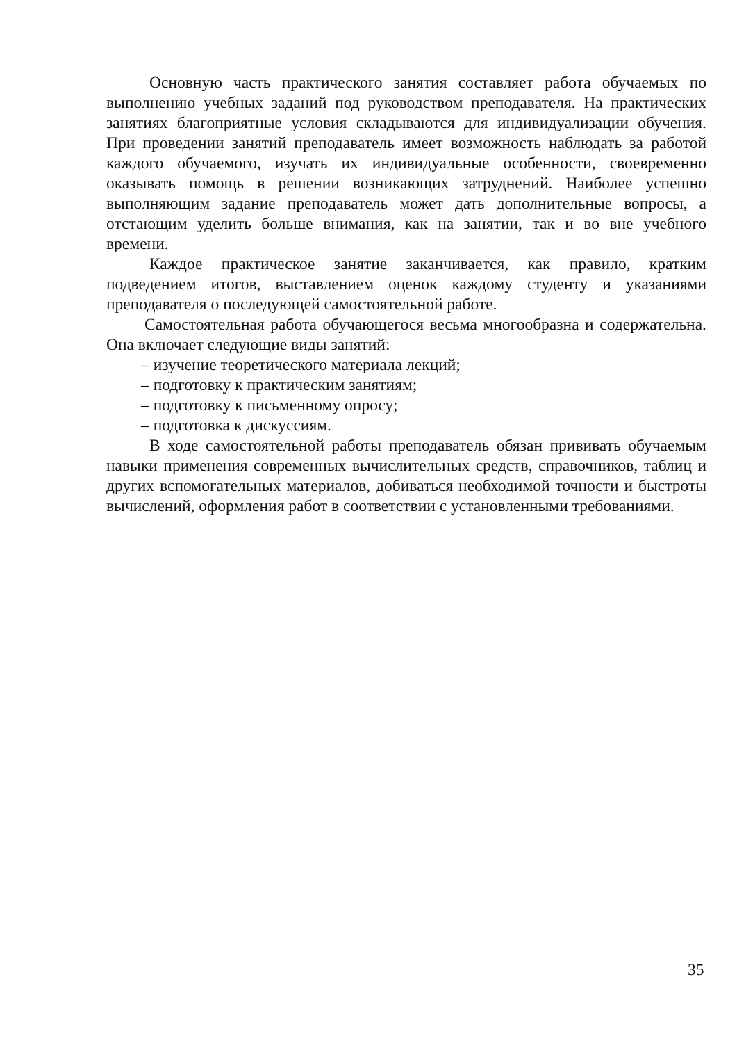Основную часть практического занятия составляет работа обучаемых по выполнению учебных заданий под руководством преподавателя. На практических занятиях благоприятные условия складываются для индивидуализации обучения. При проведении занятий преподаватель имеет возможность наблюдать за работой каждого обучаемого, изучать их индивидуальные особенности, своевременно оказывать помощь в решении возникающих затруднений. Наиболее успешно выполняющим задание преподаватель может дать дополнительные вопросы, а отстающим уделить больше внимания, как на занятии, так и во вне учебного времени.
Каждое практическое занятие заканчивается, как правило, кратким подведением итогов, выставлением оценок каждому студенту и указаниями преподавателя о последующей самостоятельной работе.
Самостоятельная работа обучающегося весьма многообразна и содержательна. Она включает следующие виды занятий:
– изучение теоретического материала лекций;
– подготовку к практическим занятиям;
– подготовку к письменному опросу;
– подготовка к дискуссиям.
В ходе самостоятельной работы преподаватель обязан прививать обучаемым навыки применения современных вычислительных средств, справочников, таблиц и других вспомогательных материалов, добиваться необходимой точности и быстроты вычислений, оформления работ в соответствии с установленными требованиями.
35